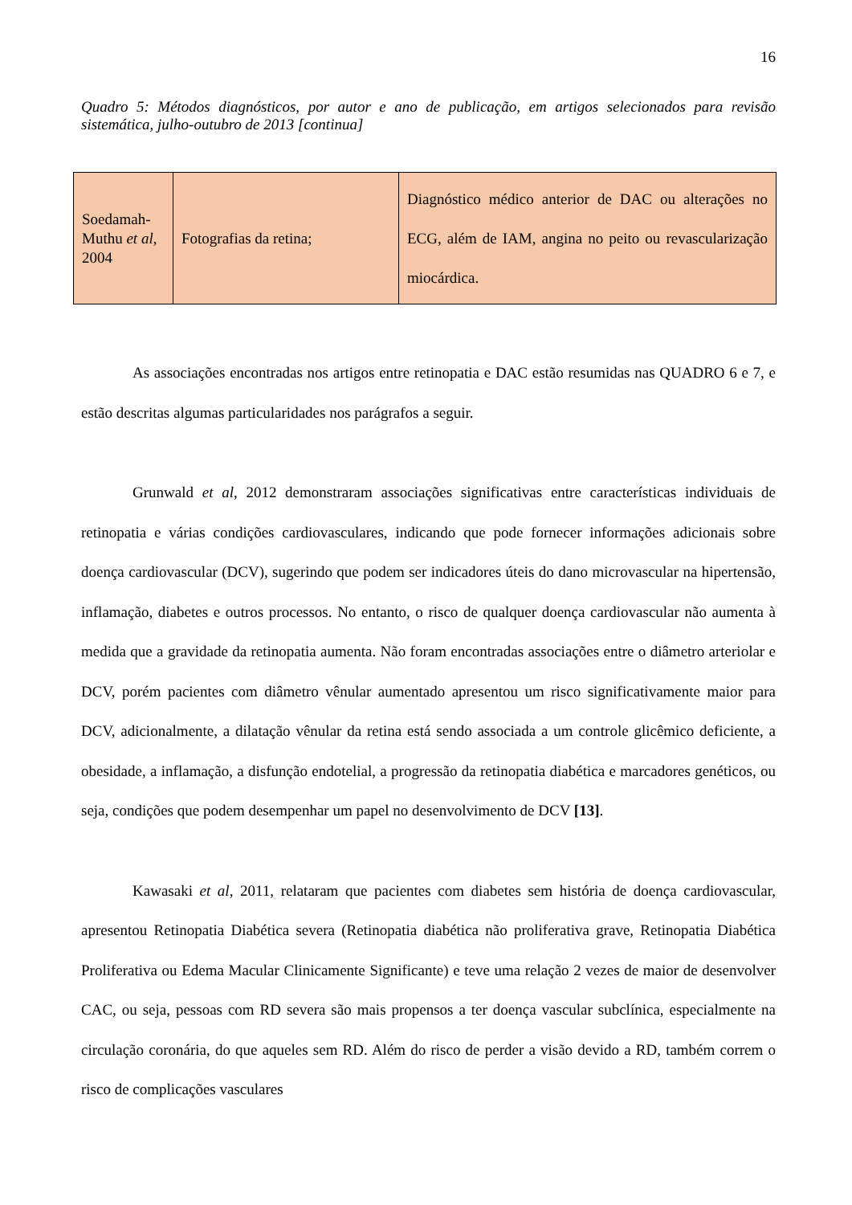16
Quadro 5: Métodos diagnósticos, por autor e ano de publicação, em artigos selecionados para revisão sistemática, julho-outubro de 2013 [continua]
| Soedamah-Muthu et al , 2004 | Fotografias da retina; | Diagnóstico médico anterior de DAC ou alterações no ECG, além de IAM, angina no peito ou revascularização miocárdica. |
As associações encontradas nos artigos entre retinopatia e DAC estão resumidas nas QUADRO 6 e 7, e estão descritas algumas particularidades nos parágrafos a seguir.
Grunwald et al, 2012 demonstraram associações significativas entre características individuais de retinopatia e várias condições cardiovasculares, indicando que pode fornecer informações adicionais sobre doença cardiovascular (DCV), sugerindo que podem ser indicadores úteis do dano microvascular na hipertensão, inflamação, diabetes e outros processos. No entanto, o risco de qualquer doença cardiovascular não aumenta à medida que a gravidade da retinopatia aumenta. Não foram encontradas associações entre o diâmetro arteriolar e DCV, porém pacientes com diâmetro vênular aumentado apresentou um risco significativamente maior para DCV, adicionalmente, a dilatação vênular da retina está sendo associada a um controle glicêmico deficiente, a obesidade, a inflamação, a disfunção endotelial, a progressão da retinopatia diabética e marcadores genéticos, ou seja, condições que podem desempenhar um papel no desenvolvimento de DCV [13].
Kawasaki et al, 2011, relataram que pacientes com diabetes sem história de doença cardiovascular, apresentou Retinopatia Diabética severa (Retinopatia diabética não proliferativa grave, Retinopatia Diabética Proliferativa ou Edema Macular Clinicamente Significante) e teve uma relação 2 vezes de maior de desenvolver CAC, ou seja, pessoas com RD severa são mais propensos a ter doença vascular subclínica, especialmente na circulação coronária, do que aqueles sem RD. Além do risco de perder a visão devido a RD, também correm o risco de complicações vasculares